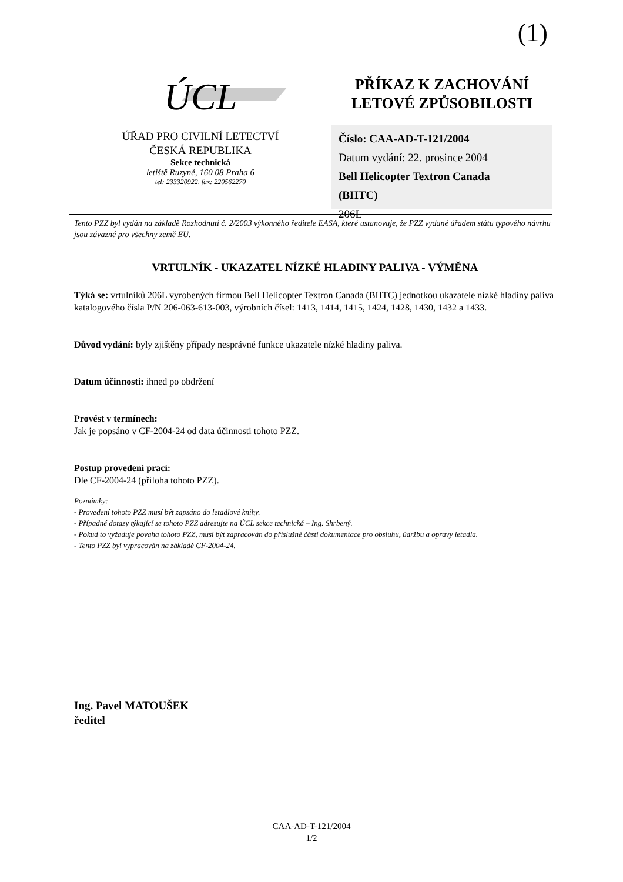(1)
ÚCL
ÚŘAD PRO CIVILNÍ LETECTVÍ
ČESKÁ REPUBLIKA
Sekce technická
letiště Ruzyně, 160 08 Praha 6
tel: 233320922, fax: 220562270
PŘÍKAZ K ZACHOVÁNÍ
LETOVÉ ZPŮSOBILOSTI
Číslo: CAA-AD-T-121/2004
Datum vydání: 22. prosince 2004
Bell Helicopter Textron Canada
(BHTC)
206L
Tento PZZ byl vydán na základě Rozhodnutí č. 2/2003 výkonného ředitele EASA, které ustanovuje, že PZZ vydané úřadem státu typového návrhu jsou závazné pro všechny země EU.
VRTULNÍK - UKAZATEL NÍZKÉ HLADINY PALIVA - VÝMĚNA
Týká se: vrtulníků 206L vyrobených firmou Bell Helicopter Textron Canada (BHTC) jednotkou ukazatele nízké hladiny paliva katalogového čísla P/N 206-063-613-003, výrobních čísel: 1413, 1414, 1415, 1424, 1428, 1430, 1432 a 1433.
Důvod vydání: byly zjištěny případy nesprávné funkce ukazatele nízké hladiny paliva.
Datum účinnosti: ihned po obdržení
Provést v termínech:
Jak je popsáno v CF-2004-24 od data účinnosti tohoto PZZ.
Postup provedení prací:
Dle CF-2004-24 (příloha tohoto PZZ).
Poznámky:
- Provedení tohoto PZZ musí být zapsáno do letadlové knihy.
- Případné dotazy týkající se tohoto PZZ adresujte na ÚCL sekce technická – Ing. Shrbený.
- Pokud to vyžaduje povaha tohoto PZZ, musí být zapracován do příslušné části dokumentace pro obsluhu, údržbu a opravy letadla.
- Tento PZZ byl vypracován na základě CF-2004-24.
Ing. Pavel MATOUŠEK
ředitel
CAA-AD-T-121/2004
1/2